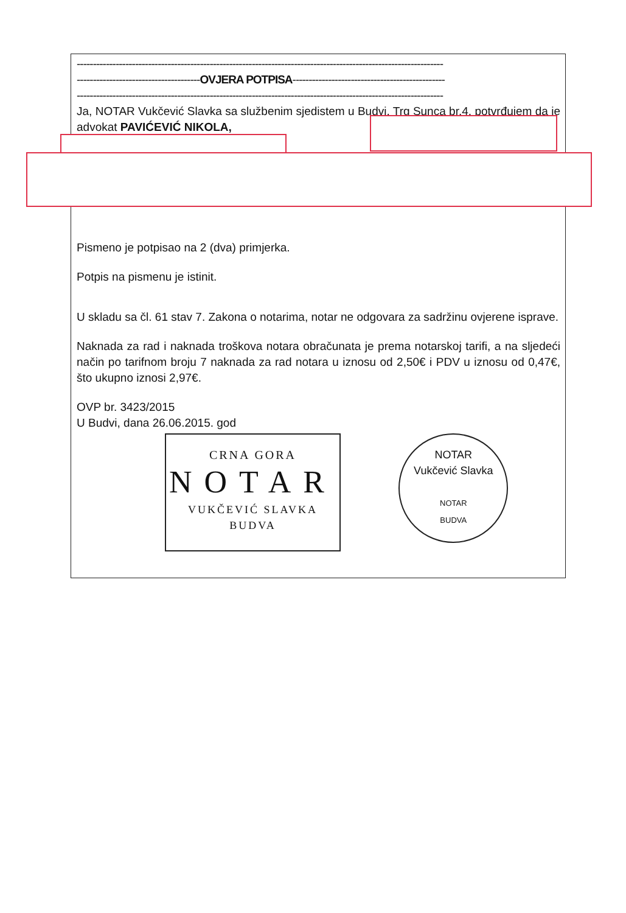-----------------------------------------------------------------------------------------------------------------
--------------------------------------OVJERA POTPISA-----------------------------------------------
-----------------------------------------------------------------------------------------------------------------
Ja, NOTAR Vukčević Slavka sa službenim sjedistem u Budvi, Trg Sunca br.4, potvrđujem da je advokat PAVIĆEVIĆ NIKOLA,
Pismeno je potpisao na 2 (dva) primjerka.
Potpis na pismenu je istinit.
U skladu sa čl. 61 stav 7. Zakona o notarima, notar ne odgovara za sadržinu ovjerene isprave.
Naknada za rad i naknada troškova notara obračunata je prema notarskoj tarifi, a na sljedeći način po tarifnom broju 7 naknada za rad notara u iznosu od 2,50€ i PDV u iznosu od 0,47€, što ukupno iznosi 2,97€.
OVP br. 3423/2015
U Budvi, dana 26.06.2015. god
CRNA GORA
NOTAR
VUKČEVIĆ SLAVKA
BUDVA
NOTAR
Vukčević Slavka
NOTAR
BUDVA